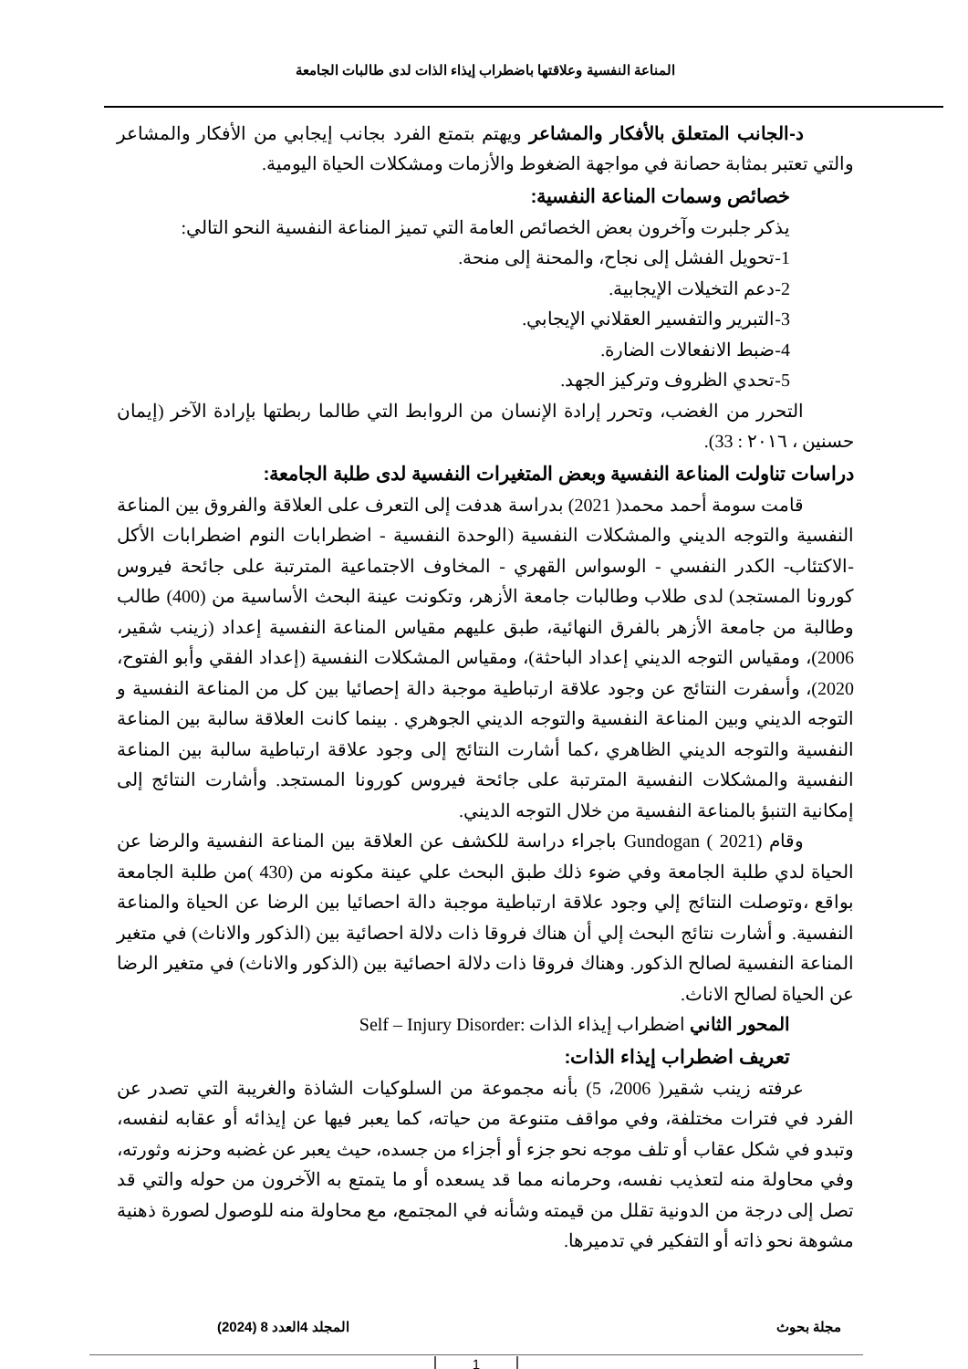المناعة النفسية وعلاقتها باضطراب إيذاء الذات لدى طالبات الجامعة
د-الجانب المتعلق بالأفكار والمشاعر ويهتم بتمتع الفرد بجانب إيجابي من الأفكار والمشاعر والتي تعتبر بمثابة حصانة في مواجهة الضغوط والأزمات ومشكلات الحياة اليومية.
خصائص وسمات المناعة النفسية:
يذكر جلبرت وآخرون بعض الخصائص العامة التي تميز المناعة النفسية النحو التالي:
1-تحويل الفشل إلى نجاح، والمحنة إلى منحة.
2-دعم التخيلات الإيجابية.
3-التبرير والتفسير العقلاني الإيجابي.
4-ضبط الانفعالات الضارة.
5-تحدي الظروف وتركيز الجهد.
التحرر من الغضب، وتحرر إرادة الإنسان من الروابط التي طالما ربطتها بإرادة الآخر (إيمان حسنين ، ٢٠١٦ : 33).
دراسات تناولت المناعة النفسية وبعض المتغيرات النفسية لدى طلبة الجامعة:
قامت سومة أحمد محمد( 2021) بدراسة هدفت إلى التعرف على العلاقة والفروق بين المناعة النفسية والتوجه الديني والمشكلات النفسية (الوحدة النفسية - اضطرابات النوم اضطرابات الأكل -الاكتئاب- الكدر النفسي - الوسواس القهري - المخاوف الاجتماعية المترتبة على جائحة فيروس كورونا المستجد) لدى طلاب وطالبات جامعة الأزهر، وتكونت عينة البحث الأساسية من (400) طالب وطالبة من جامعة الأزهر بالفرق النهائية، طبق عليهم مقياس المناعة النفسية إعداد (زينب شقير، 2006)، ومقياس التوجه الديني إعداد الباحثة)، ومقياس المشكلات النفسية (إعداد الفقي وأبو الفتوح، 2020)، وأسفرت النتائج عن وجود علاقة ارتباطية موجبة دالة إحصائيا بين كل من المناعة النفسية و التوجه الديني وبين المناعة النفسية والتوجه الديني الجوهري . بينما كانت العلاقة سالبة بين المناعة النفسية والتوجه الديني الظاهري ،كما أشارت النتائج إلى وجود علاقة ارتباطية سالبة بين المناعة النفسية والمشكلات النفسية المترتبة على جائحة فيروس كورونا المستجد. وأشارت النتائج إلى إمكانية التنبؤ بالمناعة النفسية من خلال التوجه الديني.
وقام (Gundogan ( 2021 باجراء دراسة للكشف عن العلاقة بين المناعة النفسية والرضا عن الحياة لدي طلبة الجامعة وفي ضوء ذلك طبق البحث علي عينة مكونه من (430 )من طلبة الجامعة بواقع ،وتوصلت النتائج إلي وجود علاقة ارتباطية موجبة دالة احصائيا بين الرضا عن الحياة والمناعة النفسية. و أشارت نتائج البحث إلي أن هناك فروقا ذات دلالة احصائية بين (الذكور والاناث) في متغير المناعة النفسية لصالح الذكور. وهناك فروقا ذات دلالة احصائية بين (الذكور والاناث) في متغير الرضا عن الحياة لصالح الاناث.
المحور الثاني اضطراب إيذاء الذات :Self – Injury Disorder
تعريف اضطراب إيذاء الذات:
عرفته زينب شقير( 2006، 5) بأنه مجموعة من السلوكيات الشاذة والغريبة التي تصدر عن الفرد في فترات مختلفة، وفي مواقف متنوعة من حياته، كما يعبر فيها عن إيذائه أو عقابه لنفسه، وتبدو في شكل عقاب أو تلف موجه نحو جزء أو أجزاء من جسده، حيث يعبر عن غضبه وحزنه وثورته، وفي محاولة منه لتعذيب نفسه، وحرمانه مما قد يسعده أو ما يتمتع به الآخرون من حوله والتي قد تصل إلى درجة من الدونية تقلل من قيمته وشأنه في المجتمع، مع محاولة منه للوصول لصورة ذهنية مشوهة نحو ذاته أو التفكير في تدميرها.
مجلة بحوث المجلد 4العدد 8 (2024)
1